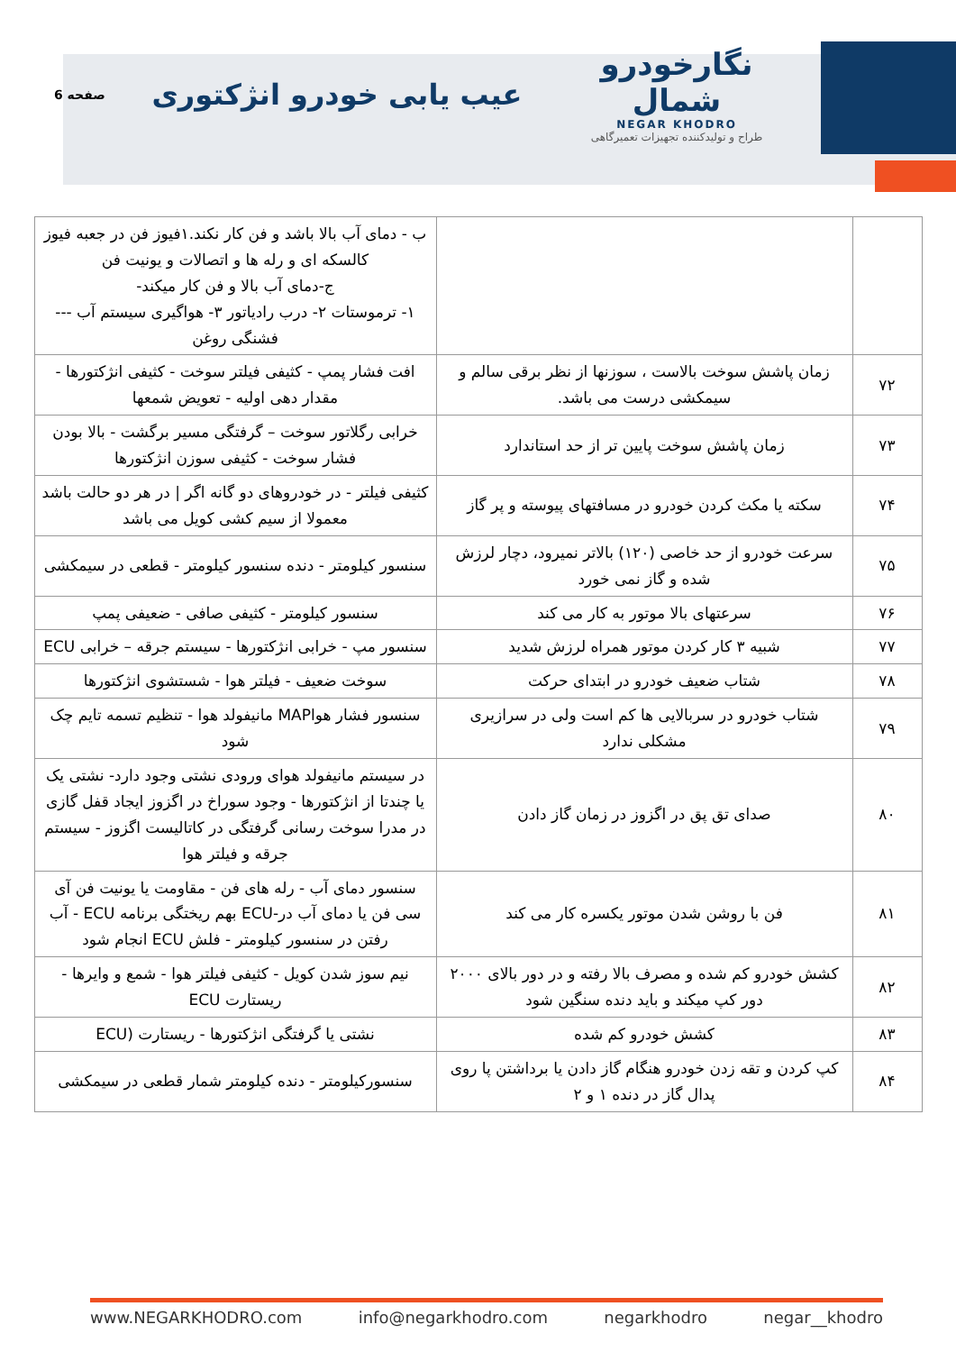نگارخودرو شمال
NEGAR KHODRO
طراح و تولیدکننده تجهیزات تعمیرگاهی
عیب یابی خودرو انژکتوری
صفحه 6
| | | ب - دمای آب بالا باشد و فن کار نکند.۱فیوز فن در جعبه فیوز کالسکه ای و رله ها و اتصالات و یونیت فن ج-دمای آب بالا و فن کار میکند- ۱- ترموستات ۲- درب رادیاتور ۳- هواگیری سیستم آب --- فشنگی روغن |
| ۷۲ | زمان پاشش سوخت بالاست ، سوزنها از نظر برقی سالم و سیمکشی درست می باشد. | افت فشار پمپ - کثیفی فیلتر سوخت - کثیفی انژکتورها - مقدار دهی اولیه - تعویض شمعها |
| ۷۳ | زمان پاشش سوخت پایین تر از حد استاندارد | خرابی رگلاتور سوخت – گرفتگی مسیر برگشت - بالا بودن فشار سوخت - کثیفی سوزن انژکتورها |
| ۷۴ | سکته یا مکث کردن خودرو در مسافتهای پیوسته و پر گاز | کثیفی فیلتر - در خودروهای دو گانه اگر / در هر دو حالت باشد معمولا از سیم کشی کویل می باشد |
| ۷۵ | سرعت خودرو از حد خاصی (۱۲۰) بالاتر نمیرود، دچار لرزش شده و گاز نمی خورد | سنسور کیلومتر - دنده سنسور کیلومتر - قطعی در سیمکشی |
| ۷۶ | سرعتهای بالا موتور به کار می کند | سنسور کیلومتر - کثیفی صافی - ضعیفی پمپ |
| ۷۷ | شبیه ۳ کار کردن موتور همراه لرزش شدید | سنسور مپ - خرابی انژکتورها - سیستم جرقه – خرابی ECU |
| ۷۸ | شتاب ضعیف خودرو در ابتدای حرکت | سوخت ضعیف - فیلتر هوا - شستشوی انژکتورها |
| ۷۹ | شتاب خودرو در سربالایی ها کم است ولی در سرازیری مشکلی ندارد | سنسور فشار هواMAP مانیفولد هوا - تنظیم تسمه تایم چک شود |
| ۸۰ | صدای تق پق در اگزوز در زمان گاز دادن | در سیستم مانیفولد هوای ورودی نشتی وجود دارد- نشتی یک یا چندتا از انژکتورها - وجود سوراخ در اگزوز ایجاد قفل گازی در مدرا سوخت رسانی گرفتگی در کاتالیست اگزوز - سیستم جرقه و فیلتر هوا |
| ۸۱ | فن با روشن شدن موتور یکسره کار می کند | سنسور دمای آب - رله های فن - مقاومت یا یونیت فن آی سی فن یا دمای آب در-ECU بهم ریختگی برنامه ECU - آب رفتن در سنسور کیلومتر - فلش ECU انجام شود |
| ۸۲ | کشش خودرو کم شده و مصرف بالا رفته و در دور بالای ۲۰۰۰ دور کپ میکند و باید دنده سنگین شود | نیم سوز شدن کویل - کثیفی فیلتر هوا - شمع و وایرها - ریستارت ECU |
| ۸۳ | کشش خودرو کم شده | نشتی یا گرفتگی انژکتورها - ریستارت (ECU |
| ۸۴ | کپ کردن و تقه زدن خودرو هنگام گاز دادن یا برداشتن پا روی پدال گاز در دنده ۱ و ۲ | سنسورکیلومتر - دنده کیلومتر شمار قطعی در سیمکشی |
www.NEGARKHODRO.com info@negarkhodro.com negarkhodro negar__khodro